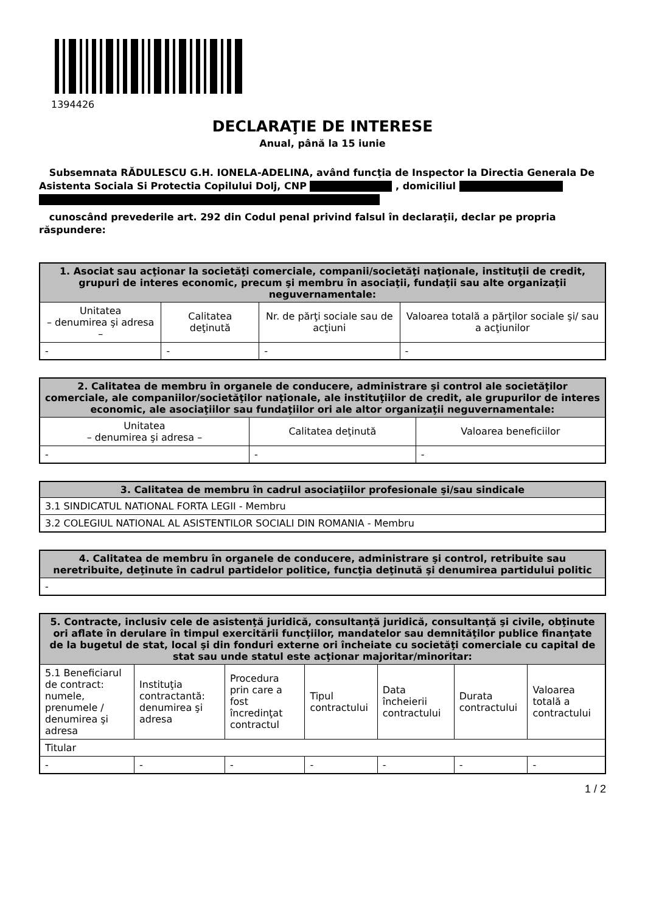1394426
DECLARAŢIE DE INTERESE
Anual, până la 15 iunie
Subsemnata RĂDULESCU G.H. IONELA-ADELINA, având funcţia de Inspector la Directia Generala De Asistenta Sociala Si Protectia Copilului Dolj, CNP , domiciliul
cunoscând prevederile art. 292 din Codul penal privind falsul în declaraţii, declar pe propria răspundere:
| 1. Asociat sau acţionar la societăţi comerciale, companii/societăţi naţionale, instituţii de credit, grupuri de interes economic, precum şi membru în asociaţii, fundaţii sau alte organizaţii neguvernamentale: | | | |
| --- | --- | --- | --- |
| Unitatea – denumirea şi adresa – | Calitatea deţinută | Nr. de părţi sociale sau de acţiuni | Valoarea totală a părţilor sociale şi/ sau a acţiunilor |
| - | - | - | - |
| 2. Calitatea de membru în organele de conducere, administrare şi control ale societăţilor comerciale, ale companiilor/societăţilor naţionale, ale instituţiilor de credit, ale grupurilor de interes economic, ale asociaţiilor sau fundaţiilor ori ale altor organizaţii neguvernamentale: | | |
| --- | --- | --- |
| Unitatea – denumirea şi adresa – | Calitatea deţinută | Valoarea beneficiilor |
| - | - | - |
| 3. Calitatea de membru în cadrul asociaţiilor profesionale şi/sau sindicale |
| --- |
| 3.1 SINDICATUL NATIONAL FORTA LEGII - Membru |
| 3.2 COLEGIUL NATIONAL AL ASISTENTILOR SOCIALI DIN ROMANIA - Membru |
| 4. Calitatea de membru în organele de conducere, administrare şi control, retribuite sau neretribuite, deţinute în cadrul partidelor politice, funcţia deţinută şi denumirea partidului politic |
| --- |
| - |
| 5. Contracte, inclusiv cele de asistenţă juridică, consultanţă juridică, consultanţă şi civile, obţinute ori aflate în derulare în timpul exercitării funcţiilor, mandatelor sau demnităţilor publice finanţate de la bugetul de stat, local şi din fonduri externe ori încheiate cu societăţi comerciale cu capital de stat sau unde statul este acţionar majoritar/minoritar: | | | | | | |
| --- | --- | --- | --- | --- | --- | --- |
| 5.1 Beneficiarul de contract: numele, prenumele / denumirea şi adresa | Instituţia contractantă: denumirea şi adresa | Procedura prin care a fost încredinţat contractul | Tipul contractului | Data încheierii contractului | Durata contractului | Valoarea totală a contractului |
| Titular | | | | | | |
| - | - | - | - | - | - | - |
1 / 2